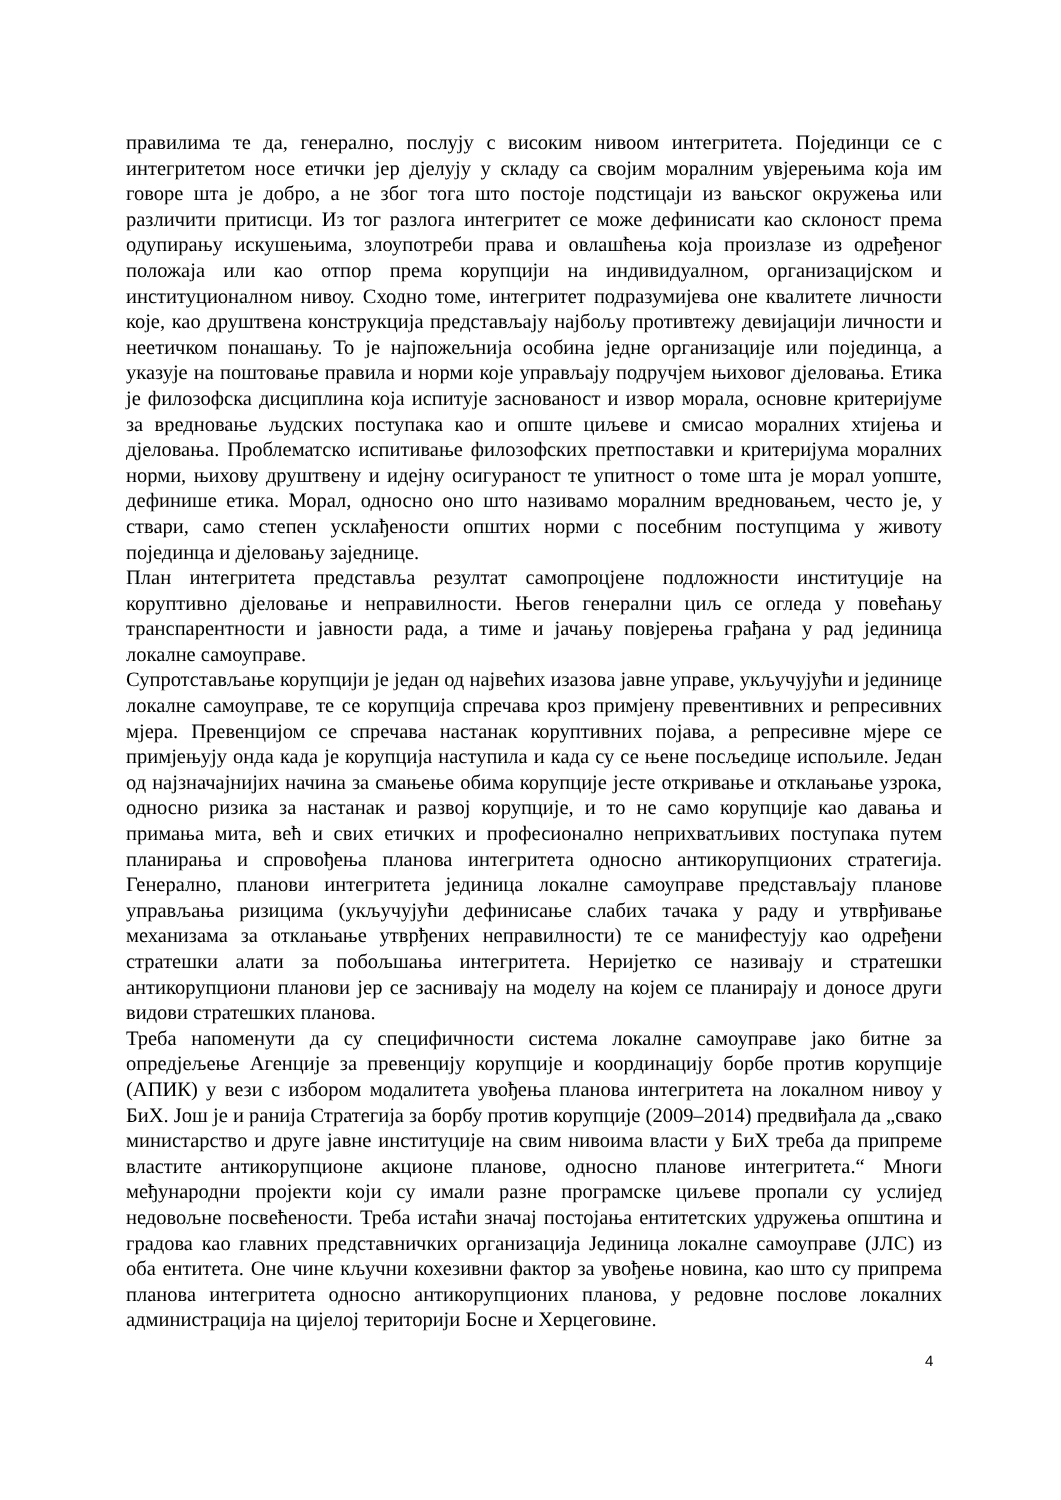правилима те да, генерално, послују с високим нивоом интегритета. Појединци се с интегритетом носе етички јер дјелују у складу са својим моралним увјерењима која им говоре шта је добро, а не због тога што постоје подстицаји из вањског окружења или различити притисци. Из тог разлога интегритет се може дефинисати као склоност према одупирању искушењима, злоупотреби права и овлашћења која произлазе из одређеног положаја или као отпор према корупцији на индивидуалном, организацијском и институционалном нивоу. Сходно томе, интегритет подразумијева оне квалитете личности које, као друштвена конструкција представљају најбољу противтежу девијацији личности и неетичком понашању. То је најпожељнија особина једне организације или појединца, а указује на поштовање правила и норми које управљају подручјем њиховог дјеловања. Етика је филозофска дисциплина која испитује заснованост и извор морала, основне критеријуме за вредновање људских поступака као и опште циљеве и смисао моралних хтијења и дјеловања. Проблематско испитивање филозофских претпоставки и критеријума моралних норми, њихову друштвену и идејну осигураност те упитност о томе шта је морал уопште, дефинише етика. Морал, односно оно што називамо моралним вредновањем, често је, у ствари, само степен усклађености општих норми с посебним поступцима у животу појединца и дјеловању заједнице.
План интегритета представља резултат самопроцјене подложности институције на коруптивно дјеловање и неправилности. Његов генерални циљ се огледа у повећању транспарентности и јавности рада, а тиме и јачању повјерења грађана у рад јединица локалне самоуправе.
Супротстављање корупцији је један од највећих изазова јавне управе, укључујући и јединице локалне самоуправе, те се корупција спречава кроз примјену превентивних и репресивних мјера. Превенцијом се спречава настанак коруптивних појава, а репресивне мјере се примјењују онда када је корупција наступила и када су се њене посљедице испољиле. Један од најзначајнијих начина за смањење обима корупције јесте откривање и отклањање узрока, односно ризика за настанак и развој корупције, и то не само корупције као давања и примања мита, већ и свих етичких и професионално неприхватљивих поступака путем планирања и спровођења планова интегритета односно антикорупционих стратегија. Генерално, планови интегритета јединица локалне самоуправе представљају планове управљања ризицима (укључујући дефинисање слабих тачака у раду и утврђивање механизама за отклањање утврђених неправилности) те се манифестују као одређени стратешки алати за побољшања интегритета. Неријетко се називају и стратешки антикорупциони планови јер се заснивају на моделу на којем се планирају и доносе други видови стратешких планова.
Треба напоменути да су специфичности система локалне самоуправе јако битне за опредјељење Агенције за превенцију корупције и координацију борбе против корупције (АПИК) у вези с избором модалитета увођења планова интегритета на локалном нивоу у БиХ. Још је и ранија Стратегија за борбу против корупције (2009–2014) предвиђала да „свако министарство и друге јавне институције на свим нивоима власти у БиХ треба да припреме властите антикорупционе акционе планове, односно планове интегритета.“ Многи међународни пројекти који су имали разне програмске циљеве пропали су услијед недовољне посвећености. Треба истаћи значај постојања ентитетских удружења општина и градова као главних представничких организација Јединица локалне самоуправе (ЈЛС) из оба ентитета. Оне чине кључни кохезивни фактор за увођење новина, као што су припрема планова интегритета односно антикорупционих планова, у редовне послове локалних администрација на цијелој територији Босне и Херцеговине.
4